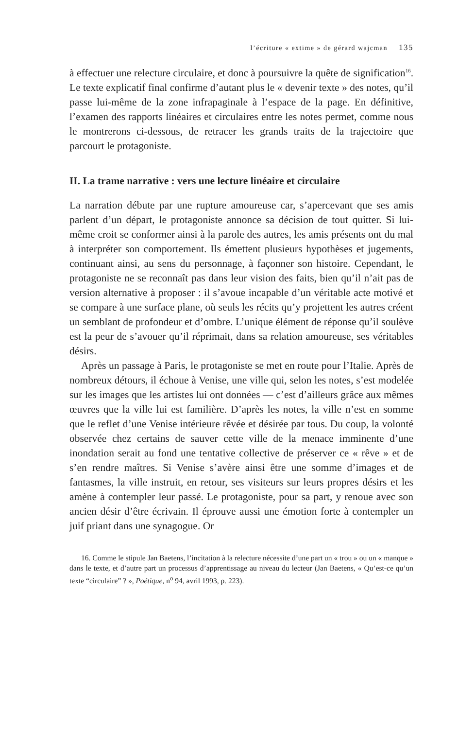l’écriture « extime » de gérard wajcman 135
à effectuer une relecture circulaire, et donc à poursuivre la quête de signification<sup>16</sup>. Le texte explicatif final confirme d’autant plus le « devenir texte » des notes, qu’il passe lui-même de la zone infrapaginale à l’espace de la page. En définitive, l’examen des rapports linéaires et circulaires entre les notes permet, comme nous le montrerons ci-dessous, de retracer les grands traits de la trajectoire que parcourt le protagoniste.
II. La trame narrative : vers une lecture linéaire et circulaire
La narration débute par une rupture amoureuse car, s’apercevant que ses amis parlent d’un départ, le protagoniste annonce sa décision de tout quitter. Si lui-même croit se conformer ainsi à la parole des autres, les amis présents ont du mal à interpréter son comportement. Ils émettent plusieurs hypothèses et jugements, continuant ainsi, au sens du personnage, à façonner son histoire. Cependant, le protagoniste ne se reconnaît pas dans leur vision des faits, bien qu’il n’ait pas de version alternative à proposer : il s’avoue incapable d’un véritable acte motivé et se compare à une surface plane, où seuls les récits qu’y projettent les autres créent un semblant de profondeur et d’ombre. L’unique élément de réponse qu’il soulève est la peur de s’avouer qu’il réprimait, dans sa relation amoureuse, ses véritables désirs.
Après un passage à Paris, le protagoniste se met en route pour l’Italie. Après de nombreux détours, il échoue à Venise, une ville qui, selon les notes, s’est modelée sur les images que les artistes lui ont données — c’est d’ailleurs grâce aux mêmes œuvres que la ville lui est familière. D’après les notes, la ville n’est en somme que le reflet d’une Venise intérieure rêvée et désirée par tous. Du coup, la volonté observée chez certains de sauver cette ville de la menace imminente d’une inondation serait au fond une tentative collective de préserver ce « rêve » et de s’en rendre maîtres. Si Venise s’avère ainsi être une somme d’images et de fantasmes, la ville instruit, en retour, ses visiteurs sur leurs propres désirs et les amène à contempler leur passé. Le protagoniste, pour sa part, y renoue avec son ancien désir d’être écrivain. Il éprouve aussi une émotion forte à contempler un juif priant dans une synagogue. Or
16. Comme le stipule Jan Baetens, l’incitation à la relecture nécessite d’une part un « trou » ou un « manque » dans le texte, et d’autre part un processus d’apprentissage au niveau du lecteur (Jan Baetens, « Qu’est-ce qu’un texte “circulaire” ? », Poétique, n<sup>o</sup> 94, avril 1993, p. 223).